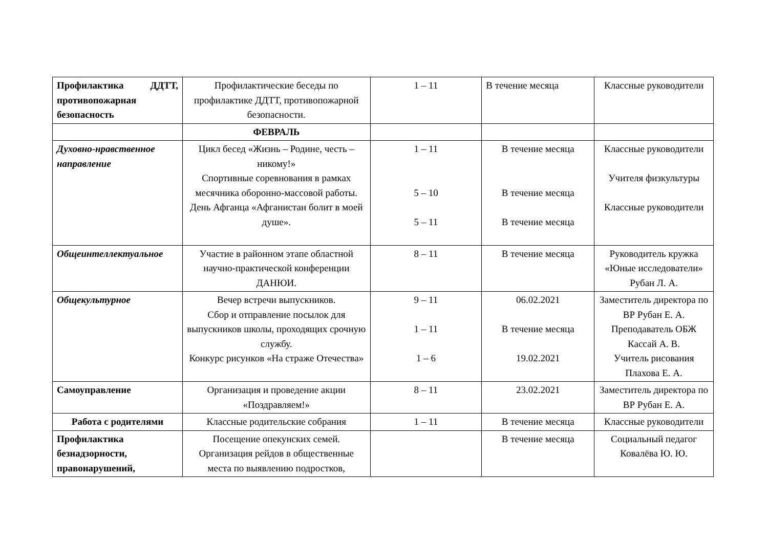| Профилактика ДДТТ, противопожарная безопасность | Профилактические беседы по профилактике ДДТТ, противопожарной безопасности. | 1 – 11 | В течение месяца | Классные руководители |
| | ФЕВРАЛЬ | | | |
| Духовно-нравственное направление | Цикл бесед «Жизнь – Родине, честь – никому!» Спортивные соревнования в рамках месячника оборонно-массовой работы. День Афганца «Афганистан болит в моей душе». | 1 – 11 5 – 10 5 – 11 | В течение месяца В течение месяца В течение месяца | Классные руководители Учителя физкультуры Классные руководители |
| Общеинтеллектуальное | Участие в районном этапе областной научно-практической конференции ДАНЮИ. | 8 – 11 | В течение месяца | Руководитель кружка «Юные исследователи» Рубан Л. А. |
| Общекультурное | Вечер встречи выпускников. Сбор и отправление посылок для выпускников школы, проходящих срочную службу. Конкурс рисунков «На страже Отечества» | 9 – 11 1 – 11 1 – 6 | 06.02.2021 В течение месяца 19.02.2021 | Заместитель директора по ВР Рубан Е. А. Преподаватель ОБЖ Кассай А. В. Учитель рисования Плахова Е. А. |
| Самоуправление | Организация и проведение акции «Поздравляем!» | 8 – 11 | 23.02.2021 | Заместитель директора по ВР Рубан Е. А. |
| Работа с родителями | Классные родительские собрания | 1 – 11 | В течение месяца | Классные руководители |
| Профилактика безнадзорности, правонарушений, | Посещение опекунских семей. Организация рейдов в общественные места по выявлению подростков, | | В течение месяца | Социальный педагог Ковалёва Ю. Ю. |